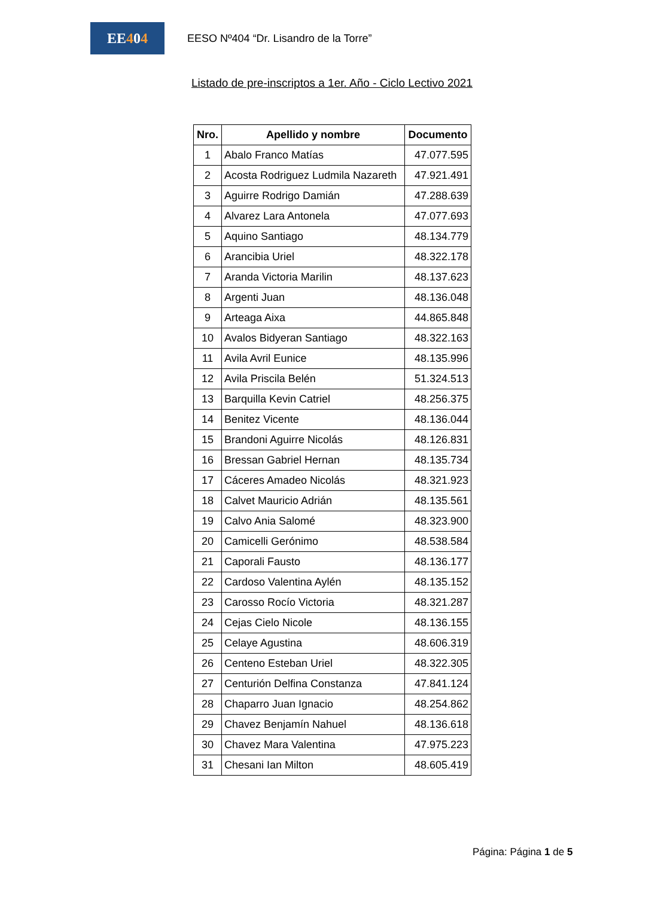EE 4 0 4
EESO Nº404 “Dr. Lisandro de la Torre”
Listado de pre-inscriptos a 1er. Año - Ciclo Lectivo 2021
| Nro. | Apellido y nombre | Documento |
| --- | --- | --- |
| 1 | Abalo Franco Matías | 47.077.595 |
| 2 | Acosta Rodriguez Ludmila Nazareth | 47.921.491 |
| 3 | Aguirre Rodrigo Damián | 47.288.639 |
| 4 | Alvarez Lara Antonela | 47.077.693 |
| 5 | Aquino Santiago | 48.134.779 |
| 6 | Arancibia Uriel | 48.322.178 |
| 7 | Aranda Victoria Marilin | 48.137.623 |
| 8 | Argenti Juan | 48.136.048 |
| 9 | Arteaga Aixa | 44.865.848 |
| 10 | Avalos Bidyeran Santiago | 48.322.163 |
| 11 | Avila Avril Eunice | 48.135.996 |
| 12 | Avila Priscila Belén | 51.324.513 |
| 13 | Barquilla Kevin Catriel | 48.256.375 |
| 14 | Benitez Vicente | 48.136.044 |
| 15 | Brandoni Aguirre Nicolás | 48.126.831 |
| 16 | Bressan Gabriel Hernan | 48.135.734 |
| 17 | Cáceres Amadeo Nicolás | 48.321.923 |
| 18 | Calvet Mauricio Adrián | 48.135.561 |
| 19 | Calvo Ania Salomé | 48.323.900 |
| 20 | Camicelli Gerónimo | 48.538.584 |
| 21 | Caporali Fausto | 48.136.177 |
| 22 | Cardoso Valentina Aylén | 48.135.152 |
| 23 | Carosso Rocío Victoria | 48.321.287 |
| 24 | Cejas Cielo Nicole | 48.136.155 |
| 25 | Celaye Agustina | 48.606.319 |
| 26 | Centeno Esteban Uriel | 48.322.305 |
| 27 | Centurión Delfina Constanza | 47.841.124 |
| 28 | Chaparro Juan Ignacio | 48.254.862 |
| 29 | Chavez Benjamín Nahuel | 48.136.618 |
| 30 | Chavez Mara Valentina | 47.975.223 |
| 31 | Chesani Ian Milton | 48.605.419 |
Página: Página 1 de 5